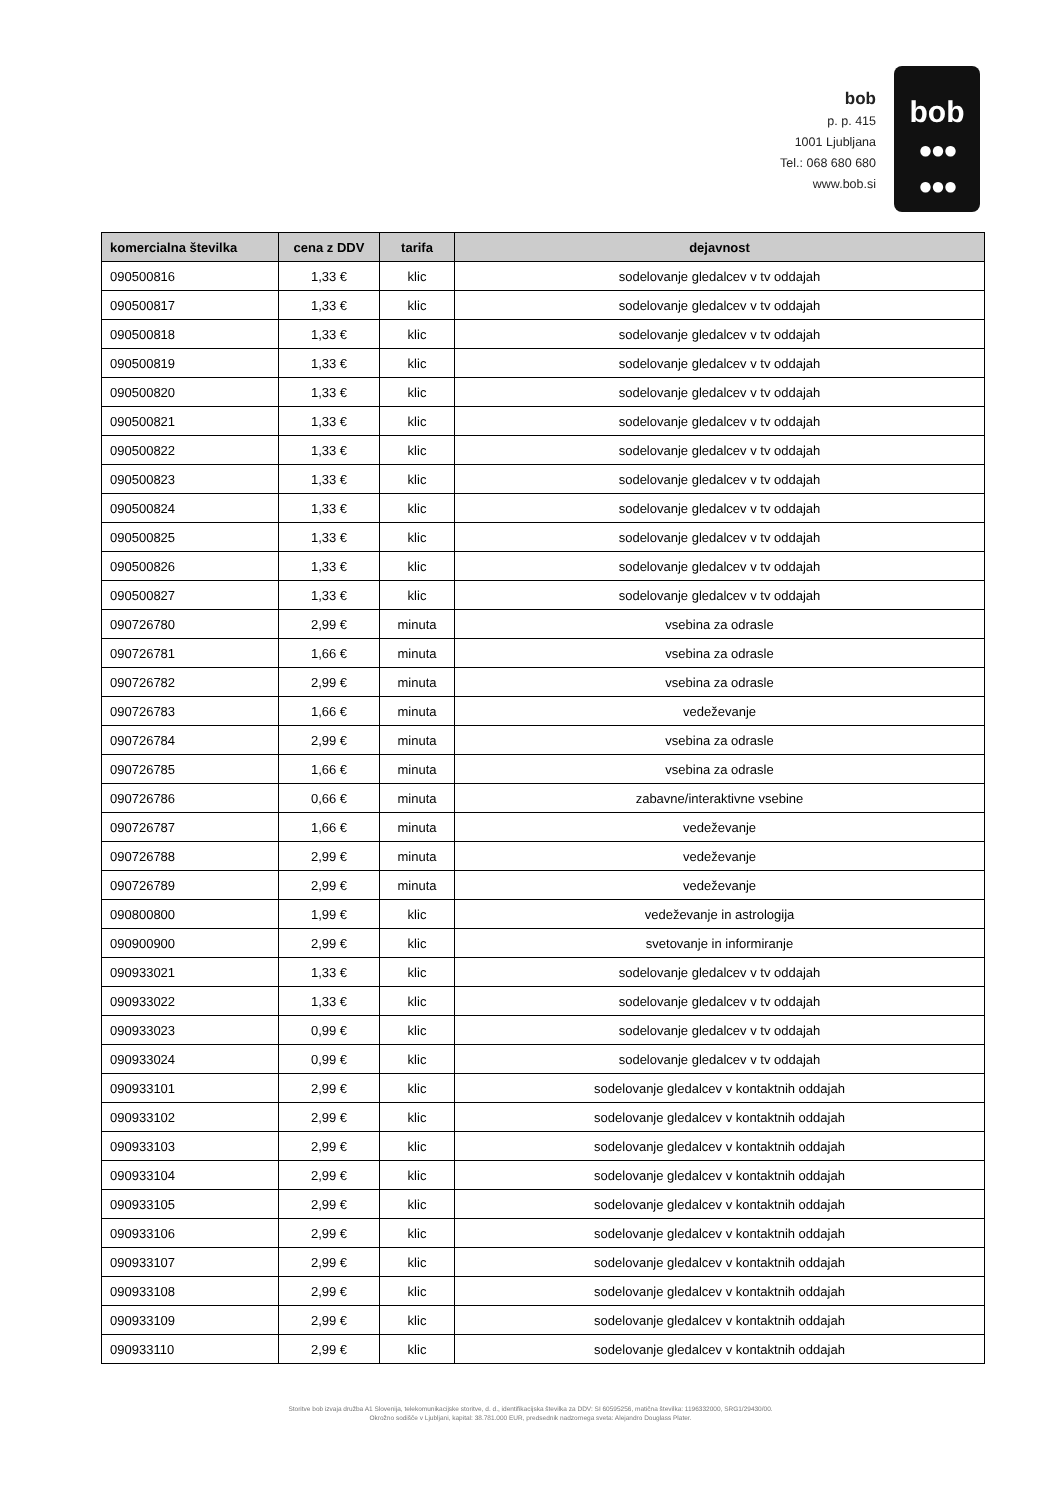bob
p. p. 415
1001 Ljubljana
Tel.: 068 680 680
www.bob.si
bob
●●●
●●●
| komercialna številka | cena z DDV | tarifa | dejavnost |
| --- | --- | --- | --- |
| 090500816 | 1,33 € | klic | sodelovanje gledalcev v tv oddajah |
| 090500817 | 1,33 € | klic | sodelovanje gledalcev v tv oddajah |
| 090500818 | 1,33 € | klic | sodelovanje gledalcev v tv oddajah |
| 090500819 | 1,33 € | klic | sodelovanje gledalcev v tv oddajah |
| 090500820 | 1,33 € | klic | sodelovanje gledalcev v tv oddajah |
| 090500821 | 1,33 € | klic | sodelovanje gledalcev v tv oddajah |
| 090500822 | 1,33 € | klic | sodelovanje gledalcev v tv oddajah |
| 090500823 | 1,33 € | klic | sodelovanje gledalcev v tv oddajah |
| 090500824 | 1,33 € | klic | sodelovanje gledalcev v tv oddajah |
| 090500825 | 1,33 € | klic | sodelovanje gledalcev v tv oddajah |
| 090500826 | 1,33 € | klic | sodelovanje gledalcev v tv oddajah |
| 090500827 | 1,33 € | klic | sodelovanje gledalcev v tv oddajah |
| 090726780 | 2,99 € | minuta | vsebina za odrasle |
| 090726781 | 1,66 € | minuta | vsebina za odrasle |
| 090726782 | 2,99 € | minuta | vsebina za odrasle |
| 090726783 | 1,66 € | minuta | vedeževanje |
| 090726784 | 2,99 € | minuta | vsebina za odrasle |
| 090726785 | 1,66 € | minuta | vsebina za odrasle |
| 090726786 | 0,66 € | minuta | zabavne/interaktivne vsebine |
| 090726787 | 1,66 € | minuta | vedeževanje |
| 090726788 | 2,99 € | minuta | vedeževanje |
| 090726789 | 2,99 € | minuta | vedeževanje |
| 090800800 | 1,99 € | klic | vedeževanje in astrologija |
| 090900900 | 2,99 € | klic | svetovanje in informiranje |
| 090933021 | 1,33 € | klic | sodelovanje gledalcev v tv oddajah |
| 090933022 | 1,33 € | klic | sodelovanje gledalcev v tv oddajah |
| 090933023 | 0,99 € | klic | sodelovanje gledalcev v tv oddajah |
| 090933024 | 0,99 € | klic | sodelovanje gledalcev v tv oddajah |
| 090933101 | 2,99 € | klic | sodelovanje gledalcev v kontaktnih oddajah |
| 090933102 | 2,99 € | klic | sodelovanje gledalcev v kontaktnih oddajah |
| 090933103 | 2,99 € | klic | sodelovanje gledalcev v kontaktnih oddajah |
| 090933104 | 2,99 € | klic | sodelovanje gledalcev v kontaktnih oddajah |
| 090933105 | 2,99 € | klic | sodelovanje gledalcev v kontaktnih oddajah |
| 090933106 | 2,99 € | klic | sodelovanje gledalcev v kontaktnih oddajah |
| 090933107 | 2,99 € | klic | sodelovanje gledalcev v kontaktnih oddajah |
| 090933108 | 2,99 € | klic | sodelovanje gledalcev v kontaktnih oddajah |
| 090933109 | 2,99 € | klic | sodelovanje gledalcev v kontaktnih oddajah |
| 090933110 | 2,99 € | klic | sodelovanje gledalcev v kontaktnih oddajah |
Storitve bob izvaja družba A1 Slovenija, telekomunikacijske storitve, d. d., identifikacijska številka za DDV: SI 60595256, matična številka: 1196332000, SRG1/29430/00.
Okrožno sodišče v Ljubljani, kapital: 38.781.000 EUR, predsednik nadzornega sveta: Alejandro Douglass Plater.